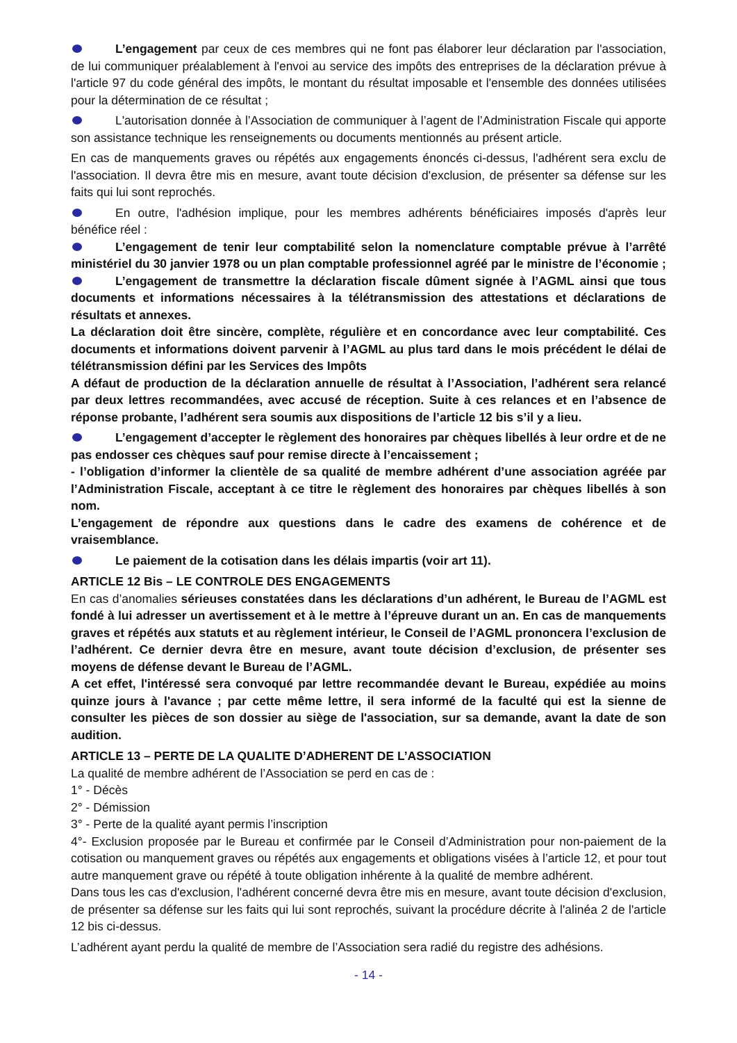L’engagement par ceux de ces membres qui ne font pas élaborer leur déclaration par l'association, de lui communiquer préalablement à l'envoi au service des impôts des entreprises de la déclaration prévue à l'article 97 du code général des impôts, le montant du résultat imposable et l'ensemble des données utilisées pour la détermination de ce résultat ;
L'autorisation donnée à l’Association de communiquer à l’agent de l’Administration Fiscale qui apporte son assistance technique les renseignements ou documents mentionnés au présent article.
En cas de manquements graves ou répétés aux engagements énoncés ci-dessus, l'adhérent sera exclu de l'association. Il devra être mis en mesure, avant toute décision d'exclusion, de présenter sa défense sur les faits qui lui sont reprochés.
En outre, l'adhésion implique, pour les membres adhérents bénéficiaires imposés d'après leur bénéfice réel :
L’engagement de tenir leur comptabilité selon la nomenclature comptable prévue à l’arrêté ministériel du 30 janvier 1978 ou un plan comptable professionnel agréé par le ministre de l’économie ;
L’engagement de transmettre la déclaration fiscale dûment signée à l’AGML ainsi que tous documents et informations nécessaires à la télétransmission des attestations et déclarations de résultats et annexes.
La déclaration doit être sincère, complète, régulière et en concordance avec leur comptabilité. Ces documents et informations doivent parvenir à l’AGML au plus tard dans le mois précédent le délai de télétransmission défini par les Services des Impôts
A défaut de production de la déclaration annuelle de résultat à l’Association, l’adhérent sera relancé par deux lettres recommandées, avec accusé de réception. Suite à ces relances et en l’absence de réponse probante, l’adhérent sera soumis aux dispositions de l’article 12 bis s’il y a lieu.
L’engagement d’accepter le règlement des honoraires par chèques libellés à leur ordre et de ne pas endosser ces chèques sauf pour remise directe à l’encaissement ;
- l’obligation d’informer la clientèle de sa qualité de membre adhérent d’une association agréée par l’Administration Fiscale, acceptant à ce titre le règlement des honoraires par chèques libellés à son nom.
L’engagement de répondre aux questions dans le cadre des examens de cohérence et de vraisemblance.
Le paiement de la cotisation dans les délais impartis (voir art 11).
ARTICLE 12 Bis – LE CONTROLE DES ENGAGEMENTS
En cas d’anomalies sérieuses constatées dans les déclarations d’un adhérent, le Bureau de l’AGML est fondé à lui adresser un avertissement et à le mettre à l’épreuve durant un an. En cas de manquements graves et répétés aux statuts et au règlement intérieur, le Conseil de l’AGML prononcera l’exclusion de l’adhérent. Ce dernier devra être en mesure, avant toute décision d’exclusion, de présenter ses moyens de défense devant le Bureau de l’AGML.
A cet effet, l'intéressé sera convoqué par lettre recommandée devant le Bureau, expédiée au moins quinze jours à l'avance ; par cette même lettre, il sera informé de la faculté qui est la sienne de consulter les pièces de son dossier au siège de l'association, sur sa demande, avant la date de son audition.
ARTICLE 13 – PERTE DE LA QUALITE D’ADHERENT DE L’ASSOCIATION
La qualité de membre adhérent de l’Association se perd en cas de :
1° - Décès
2° - Démission
3° - Perte de la qualité ayant permis l’inscription
4°- Exclusion proposée par le Bureau et confirmée par le Conseil d’Administration pour non-paiement de la cotisation ou manquement graves ou répétés aux engagements et obligations visées à l’article 12, et pour tout autre manquement grave ou répété à toute obligation inhérente à la qualité de membre adhérent.
Dans tous les cas d'exclusion, l'adhérent concerné devra être mis en mesure, avant toute décision d'exclusion, de présenter sa défense sur les faits qui lui sont reprochés, suivant la procédure décrite à l'alinéa 2 de l'article 12 bis ci-dessus.
L’adhérent ayant perdu la qualité de membre de l’Association sera radié du registre des adhésions.
- 14 -